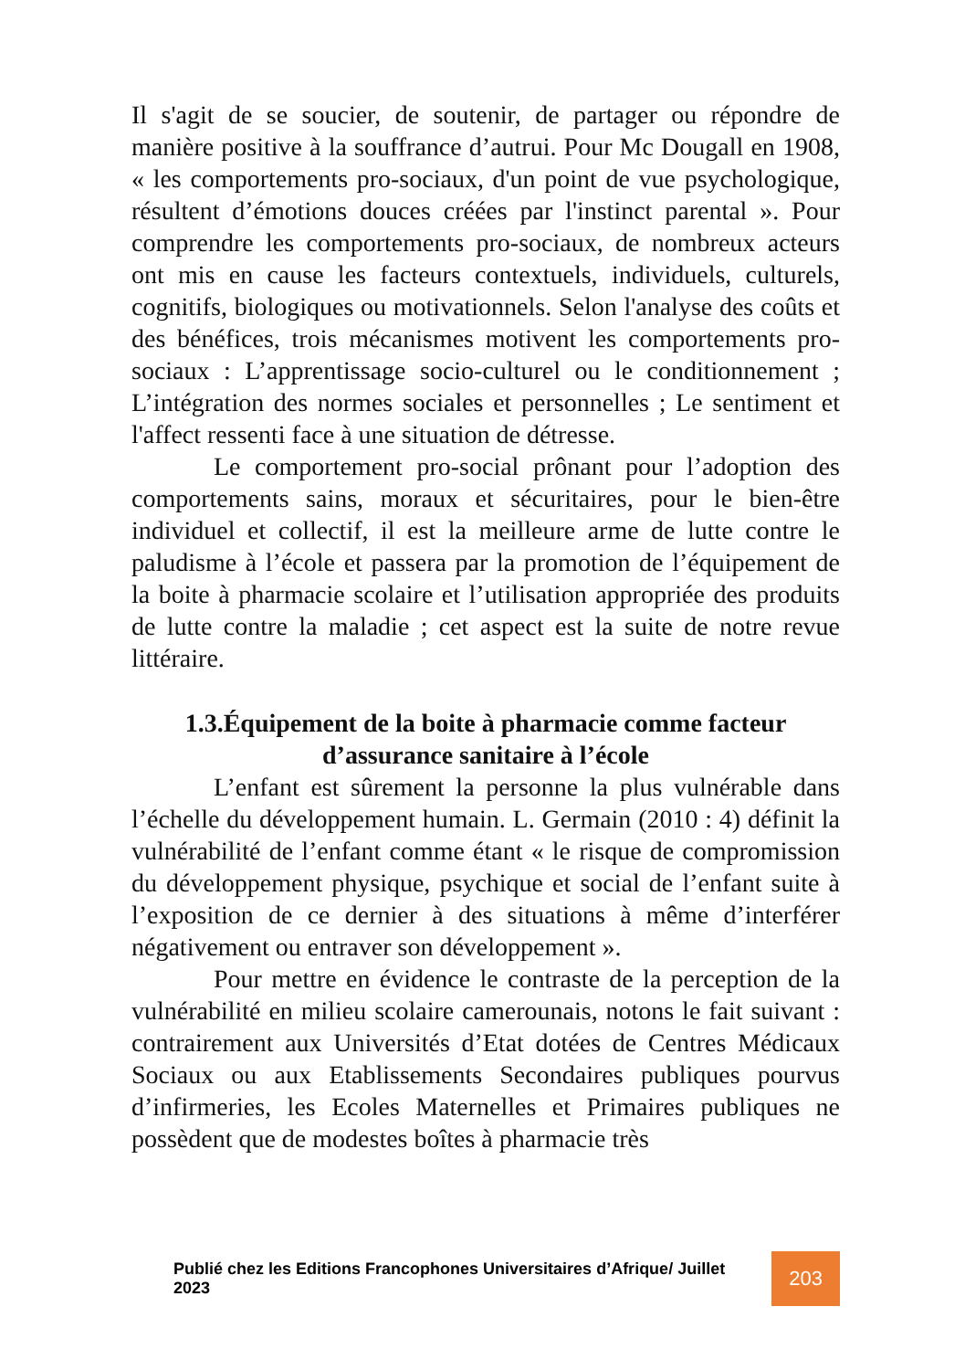Il s'agit de se soucier, de soutenir, de partager ou répondre de manière positive à la souffrance d’autrui. Pour Mc Dougall en 1908, « les comportements pro-sociaux, d'un point de vue psychologique, résultent d’émotions douces créées par l'instinct parental ». Pour comprendre les comportements pro-sociaux, de nombreux acteurs ont mis en cause les facteurs contextuels, individuels, culturels, cognitifs, biologiques ou motivationnels. Selon l'analyse des coûts et des bénéfices, trois mécanismes motivent les comportements pro-sociaux : L’apprentissage socio-culturel ou le conditionnement ; L’intégration des normes sociales et personnelles ; Le sentiment et l'affect ressenti face à une situation de détresse.
Le comportement pro-social prônant pour l’adoption des comportements sains, moraux et sécuritaires, pour le bien-être individuel et collectif, il est la meilleure arme de lutte contre le paludisme à l’école et passera par la promotion de l’équipement de la boite à pharmacie scolaire et l’utilisation appropriée des produits de lutte contre la maladie ; cet aspect est la suite de notre revue littéraire.
1.3.Équipement de la boite à pharmacie comme facteur d’assurance sanitaire à l’école
L’enfant est sûrement la personne la plus vulnérable dans l’échelle du développement humain. L. Germain (2010 : 4) définit la vulnérabilité de l’enfant comme étant « le risque de compromission du développement physique, psychique et social de l’enfant suite à l’exposition de ce dernier à des situations à même d’interférer négativement ou entraver son développement ».
Pour mettre en évidence le contraste de la perception de la vulnérabilité en milieu scolaire camerounais, notons le fait suivant : contrairement aux Universités d’Etat dotées de Centres Médicaux Sociaux ou aux Etablissements Secondaires publiques pourvus d’infirmeries, les Ecoles Maternelles et Primaires publiques ne possèdent que de modestes boîtes à pharmacie très
Publié chez les Editions Francophones Universitaires d’Afrique/ Juillet 2023
203